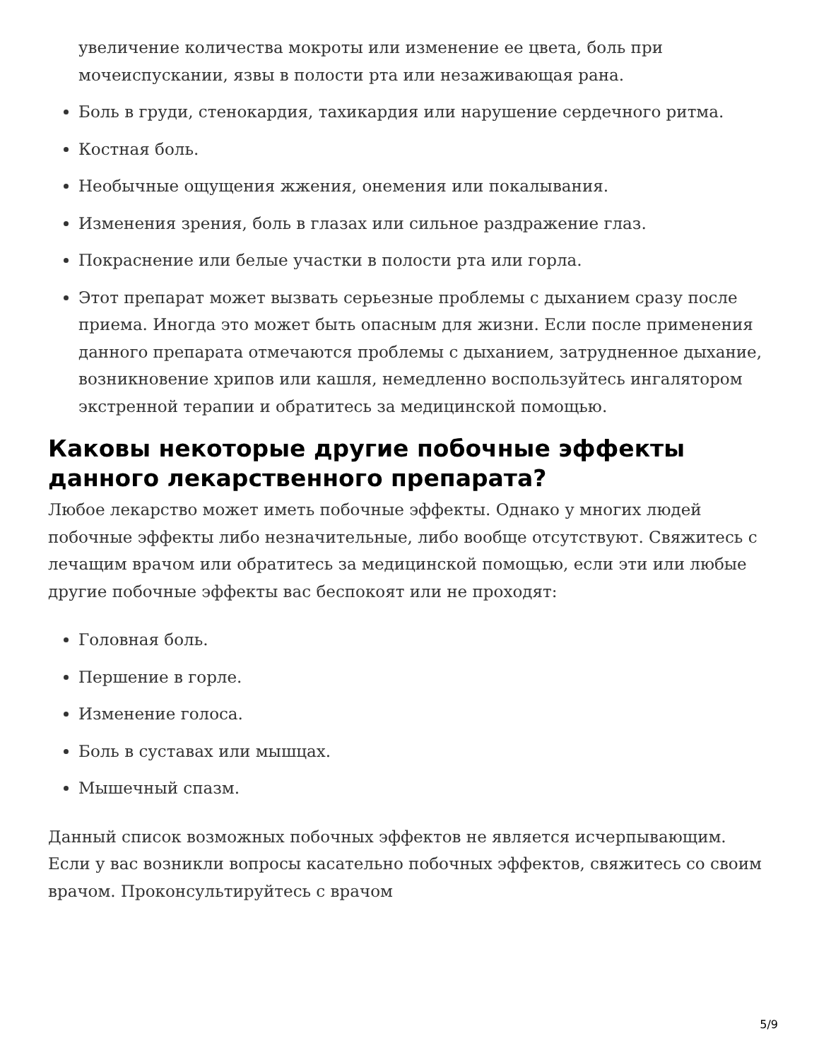увеличение количества мокроты или изменение ее цвета, боль при мочеиспускании, язвы в полости рта или незаживающая рана.
Боль в груди, стенокардия, тахикардия или нарушение сердечного ритма.
Костная боль.
Необычные ощущения жжения, онемения или покалывания.
Изменения зрения, боль в глазах или сильное раздражение глаз.
Покраснение или белые участки в полости рта или горла.
Этот препарат может вызвать серьезные проблемы с дыханием сразу после приема. Иногда это может быть опасным для жизни. Если после применения данного препарата отмечаются проблемы с дыханием, затрудненное дыхание, возникновение хрипов или кашля, немедленно воспользуйтесь ингалятором экстренной терапии и обратитесь за медицинской помощью.
Каковы некоторые другие побочные эффекты данного лекарственного препарата?
Любое лекарство может иметь побочные эффекты. Однако у многих людей побочные эффекты либо незначительные, либо вообще отсутствуют. Свяжитесь с лечащим врачом или обратитесь за медицинской помощью, если эти или любые другие побочные эффекты вас беспокоят или не проходят:
Головная боль.
Першение в горле.
Изменение голоса.
Боль в суставах или мышцах.
Мышечный спазм.
Данный список возможных побочных эффектов не является исчерпывающим. Если у вас возникли вопросы касательно побочных эффектов, свяжитесь со своим врачом. Проконсультируйтесь с врачом
5/9